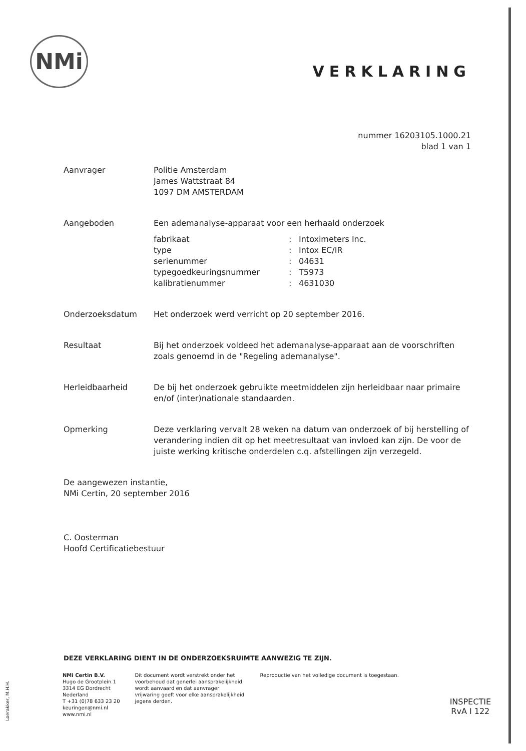NMi
VERKLARING
nummer 16203105.1000.21
blad 1 van 1
Aanvrager Politie Amsterdam
James Wattstraat 84
1097 DM AMSTERDAM
Aangeboden Een ademanalyse-apparaat voor een herhaald onderzoek
fabrikaat: Intoximeters Inc. type: Intox EC/IR serienummer: 04631 typegoedkeuringsnummer: T5973 kalibratienummer: 4631030
Onderzoeksdatum Het onderzoek werd verricht op 20 september 2016.
Resultaat Bij het onderzoek voldeed het ademanalyse-apparaat aan de voorschriften zoals genoemd in de "Regeling ademanalyse".
Herleidbaarheid De bij het onderzoek gebruikte meetmiddelen zijn herleidbaar naar primaire en/of (inter)nationale standaarden.
Opmerking Deze verklaring vervalt 28 weken na datum van onderzoek of bij herstelling of verandering indien dit op het meetresultaat van invloed kan zijn. De voor de juiste werking kritische onderdelen c.q. afstellingen zijn verzegeld.
De aangewezen instantie,
NMi Certin, 20 september 2016
C. Oosterman
Hoofd Certificatiebestuur
DEZE VERKLARING DIENT IN DE ONDERZOEKSRUIMTE AANWEZIG TE ZIJN.
NMi Certin B.V.
Hugo de Grootplein 1
3314 EG Dordrecht
Nederland
T +31 (0)78 633 23 20
keuringen@nmi.nl
www.nmi.nl
Dit document wordt verstrekt onder het voorbehoud dat generlei aansprakelijkheid wordt aanvaard en dat aanvrager vrijwaring geeft voor elke aansprakelijkheid jegens derden.
Reproductie van het volledige document is toegestaan.
Loerakker, M.H.H.
INSPECTIE
RvA I 122